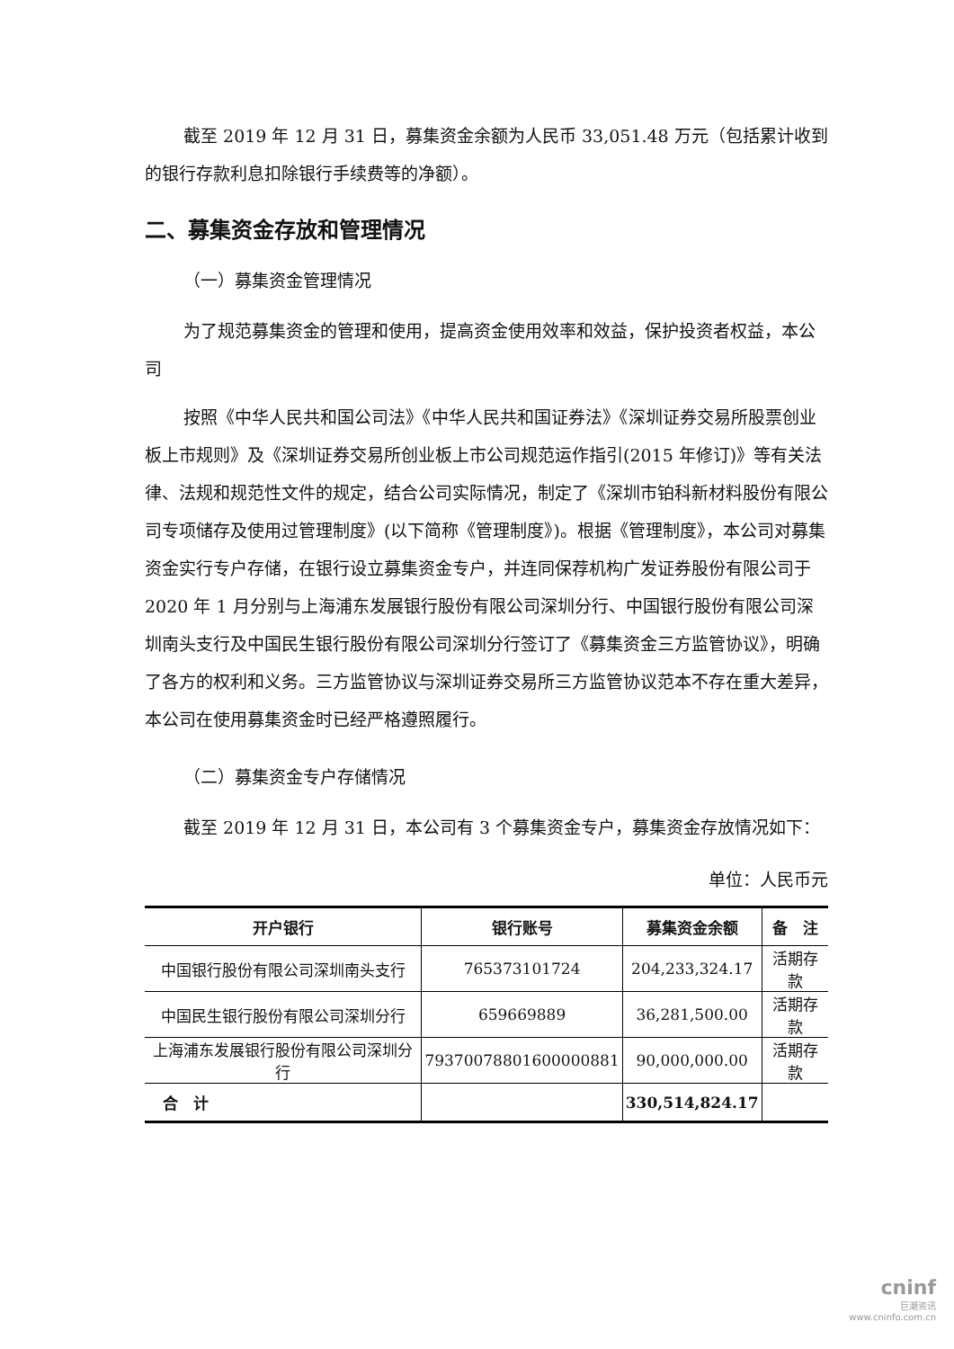截至 2019 年 12 月 31 日，募集资金余额为人民币 33,051.48 万元（包括累计收到的银行存款利息扣除银行手续费等的净额）。
二、募集资金存放和管理情况
（一）募集资金管理情况
为了规范募集资金的管理和使用，提高资金使用效率和效益，保护投资者权益，本公司
按照《中华人民共和国公司法》《中华人民共和国证券法》《深圳证券交易所股票创业板上市规则》及《深圳证券交易所创业板上市公司规范运作指引(2015 年修订)》等有关法律、法规和规范性文件的规定，结合公司实际情况，制定了《深圳市铂科新材料股份有限公司专项储存及使用过管理制度》(以下简称《管理制度》)。根据《管理制度》，本公司对募集资金实行专户存储，在银行设立募集资金专户，并连同保荐机构广发证券股份有限公司于 2020 年 1 月分别与上海浦东发展银行股份有限公司深圳分行、中国银行股份有限公司深圳南头支行及中国民生银行股份有限公司深圳分行签订了《募集资金三方监管协议》，明确了各方的权利和义务。三方监管协议与深圳证券交易所三方监管协议范本不存在重大差异，本公司在使用募集资金时已经严格遵照履行。
（二）募集资金专户存储情况
截至 2019 年 12 月 31 日，本公司有 3 个募集资金专户，募集资金存放情况如下：
单位：人民币元
| 开户银行 | 银行账号 | 募集资金余额 | 备 注 |
| --- | --- | --- | --- |
| 中国银行股份有限公司深圳南头支行 | 765373101724 | 204,233,324.17 | 活期存款 |
| 中国民生银行股份有限公司深圳分行 | 659669889 | 36,281,500.00 | 活期存款 |
| 上海浦东发展银行股份有限公司深圳分行 | 79370078801600000881 | 90,000,000.00 | 活期存款 |
| 合 计 | | 330,514,824.17 | |
cninf
巨潮资讯
www.cninfo.com.cn